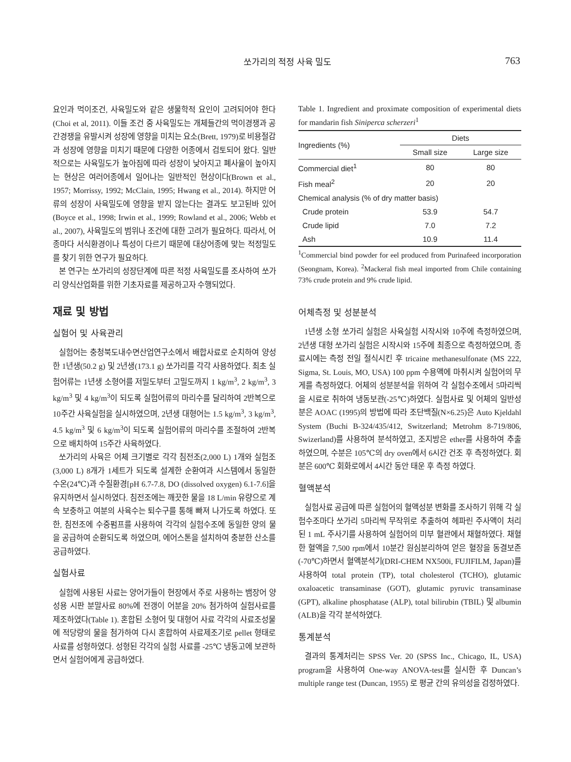쏘가리의 적정 사육 밀도 763
요인과 먹이조건, 사육밀도와 같은 생물학적 요인이 고려되어야 한다(Choi et al, 2011). 이들 조건 중 사육밀도는 개체들간의 먹이경쟁과 공간경쟁을 유발시켜 성장에 영향을 미치는 요소(Brett, 1979)로 비용절감과 성장에 영향을 미치기 때문에 다양한 어종에서 검토되어 왔다. 일반적으로는 사육밀도가 높아짐에 따라 성장이 낮아지고 폐사율이 높아지는 현상은 여러어종에서 일어나는 일반적인 현상이다(Brown et al., 1957; Morrissy, 1992; McClain, 1995; Hwang et al., 2014). 하지만 어류의 성장이 사육밀도에 영향을 받지 않는다는 결과도 보고된바 있어(Boyce et al., 1998; Irwin et al., 1999; Rowland et al., 2006; Webb et al., 2007), 사육밀도의 범위나 조건에 대한 고려가 필요하다. 따라서, 어종마다 서식환경이나 특성이 다르기 때문에 대상어종에 맞는 적정밀도를 찾기 위한 연구가 필요하다.
본 연구는 쏘가리의 성장단계에 따른 적정 사육밀도를 조사하여 쏘가리 양식산업화를 위한 기초자료를 제공하고자 수행되었다.
재료 및 방법
실험어 및 사육관리
실험어는 충청북도내수면산업연구소에서 배합사료로 순치하여 양성한 1년생(50.2 g) 및 2년생(173.1 g) 쏘가리를 각각 사용하였다. 최초 실험어류는 1년생 소형어를 저밀도부터 고밀도까지 1 kg/m<sup>3</sup>, 2 kg/m<sup>3</sup>, 3 kg/m<sup>3</sup> 및 4 kg/m<sup>3</sup>이 되도록 실험어류의 마리수를 달리하여 2반복으로 10주간 사육실험을 실시하였으며, 2년생 대형어는 1.5 kg/m<sup>3</sup>, 3 kg/m<sup>3</sup>, 4.5 kg/m<sup>3</sup> 및 6 kg/m<sup>3</sup>이 되도록 실험어류의 마리수를 조절하여 2반복으로 배치하여 15주간 사육하였다.
쏘가리의 사육은 어체 크기별로 각각 침전조(2,000 L) 1개와 실험조(3,000 L) 8개가 1세트가 되도록 설계한 순환여과 시스템에서 동일한 수온(24℃)과 수질환경[pH 6.7-7.8, DO (dissolved oxygen) 6.1-7.6]을 유지하면서 실시하였다. 침전조에는 깨끗한 물을 18 L/min 유량으로 계속 보충하고 여분의 사육수는 퇴수구를 통해 빠져 나가도록 하였다. 또한, 침전조에 수중펌프를 사용하여 각각의 실험수조에 동일한 양의 물을 공급하여 순환되도록 하였으며, 에어스톤을 설치하여 충분한 산소를 공급하였다.
실험사료
실험에 사용된 사료는 양어가들이 현장에서 주로 사용하는 뱀장어 양성용 시판 분말사료 80%에 전갱이 어분을 20% 첨가하여 실험사료를 제조하였다(Table 1). 혼합된 소형어 및 대형어 사료 각각의 사료조성물에 적당량의 물을 첨가하여 다시 혼합하여 사료제조기로 pellet 형태로 사료를 성형하였다. 성형된 각각의 실험 사료를 -25℃ 냉동고에 보관하면서 실험어에게 공급하였다.
Table 1. Ingredient and proximate composition of experimental diets for mandarin fish Siniperca scherzeri<sup>1</sup>
| Ingredients (%) | Diets | |
| --- | --- | --- |
| | Small size | Large size |
| Commercial diet<sup>1</sup> | 80 | 80 |
| Fish meal<sup>2</sup> | 20 | 20 |
| Chemical analysis (% of dry matter basis) | | |
| Crude protein | 53.9 | 54.7 |
| Crude lipid | 7.0 | 7.2 |
| Ash | 10.9 | 11.4 |
<sup>1</sup> Commercial bind powder for eel produced from Purinafeed incorporation (Seongnam, Korea). <sup>2</sup>Mackeral fish meal imported from Chile containing 73% crude protein and 9% crude lipid.
어체측정 및 성분분석
1년생 소형 쏘가리 실험은 사육실험 시작시와 10주에 측정하였으며, 2년생 대형 쏘가리 실험은 시작시와 15주에 최종으로 측정하였으며, 종료시에는 측정 전일 절식시킨 후 tricaine methanesulfonate (MS 222, Sigma, St. Louis, MO, USA) 100 ppm 수용액에 마취시켜 실험어의 무게를 측정하였다. 어체의 성분분석을 위하여 각 실험수조에서 5마리씩을 시료로 취하여 냉동보관(-25℃)하였다. 실험사료 및 어체의 일반성분은 AOAC (1995)의 방법에 따라 조단백질(N×6.25)은 Auto Kjeldahl System (Buchi B-324/435/412, Switzerland; Metrohm 8-719/806, Swizerland)를 사용하여 분석하였고, 조지방은 ether를 사용하여 추출하였으며, 수분은 105℃의 dry oven에서 6시간 건조 후 측정하였다. 회분은 600℃ 회화로에서 4시간 동안 태운 후 측정 하였다.
혈액분석
실험사료 공급에 따른 실험어의 혈액성분 변화를 조사하기 위해 각 실험수조마다 쏘가리 5마리씩 무작위로 추출하여 헤파린 주사액이 처리된 1 mL 주사기를 사용하여 실험어의 미부 혈관에서 채혈하였다. 채혈한 혈액을 7,500 rpm에서 10분간 원심분리하여 얻은 혈장을 동결보존(-70℃)하면서 혈액분석기(DRI-CHEM NX500i, FUJIFILM, Japan)를 사용하여 total protein (TP), total cholesterol (TCHO), glutamic oxaloacetic transaminase (GOT), glutamic pyruvic transaminase (GPT), alkaline phosphatase (ALP), total bilirubin (TBIL) 및 albumin (ALB)을 각각 분석하였다.
통계분석
결과의 통계처리는 SPSS Ver. 20 (SPSS Inc., Chicago, IL, USA) program을 사용하여 One-way ANOVA-test를 실시한 후 Duncan’s multiple range test (Duncan, 1955) 로 평균 간의 유의성을 검정하였다.